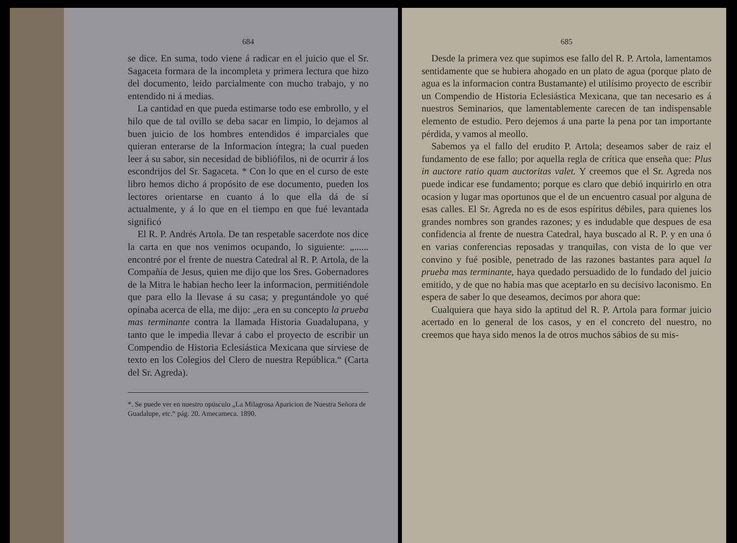684
se dice. En suma, todo viene á radicar en el juicio que el Sr. Sagaceta formara de la incompleta y primera lectura que hizo del documento, leido parcialmente con mucho trabajo, y no entendido ni á medias.
La cantidad en que pueda estimarse todo ese embrollo, y el hilo que de tal ovillo se deba sacar en limpio, lo dejamos al buen juicio de los hombres entendidos é imparciales que quieran enterarse de la Informacion íntegra; la cual pueden leer á su sabor, sin necesidad de bibliófilos, ni de ocurrir á los escondrijos del Sr. Sagaceta. * Con lo que en el curso de este libro hemos dicho á propósito de ese documento, pueden los lectores orientarse en cuanto á lo que ella dá de sí actualmente, y á lo que en el tiempo en que fué levantada significó
El R. P. Andrés Artola. De tan respetable sacerdote nos dice la carta en que nos venimos ocupando, lo siguiente: „...... encontré por el frente de nuestra Catedral al R. P. Artola, de la Compañía de Jesus, quien me dijo que los Sres. Gobernadores de la Mitra le habian hecho leer la informacion, permitiéndole que para ello la llevase á su casa; y preguntándole yo qué opinaba acerca de ella, me dijo: „era en su concepto la prueba mas terminante contra la llamada Historia Guadalupana, y tanto que le impedia llevar á cabo el proyecto de escribir un Compendio de Historia Eclesiástica Mexicana que sirviese de texto en los Colegios del Clero de nuestra República.“ (Carta del Sr. Agreda).
*. Se puede ver en nuestro opúsculo „La Milagrosa Aparicion de Nuestra Señora de Guadalupe, etc.“ pág. 20. Amecameca. 1890.
685
Desde la primera vez que supimos ese fallo del R. P. Artola, lamentamos sentidamente que se hubiera ahogado en un plato de agua (porque plato de agua es la informacion contra Bustamante) el utilísimo proyecto de escribir un Compendio de Historia Eclesiástica Mexicana, que tan necesario es á nuestros Seminarios, que lamentablemente carecen de tan indispensable elemento de estudio. Pero dejemos á una parte la pena por tan importante pérdida, y vamos al meollo.
Sabemos ya el fallo del erudito P. Artola; deseamos saber de raiz el fundamento de ese fallo; por aquella regla de crítica que enseña que: Plus in auctore ratio quam auctoritas valet. Y creemos que el Sr. Agreda nos puede indicar ese fundamento; porque es claro que debió inquirirlo en otra ocasion y lugar mas oportunos que el de un encuentro casual por alguna de esas calles. El Sr. Agreda no es de esos espíritus débiles, para quienes los grandes nombres son grandes razones; y es indudable que despues de esa confidencia al frente de nuestra Catedral, haya buscado al R. P. y en una ó en varias conferencias reposadas y tranquilas, con vista de lo que ver convino y fué posible, penetrado de las razones bastantes para aquel la prueba mas terminante, haya quedado persuadido de lo fundado del juicio emitido, y de que no habia mas que aceptarlo en su decisivo laconismo. En espera de saber lo que deseamos, decimos por ahora que:
Cualquiera que haya sido la aptitud del R. P. Artola para formar juicio acertado en lo general de los casos, y en el concreto del nuestro, no creemos que haya sido menos la de otros muchos sábios de su mis-